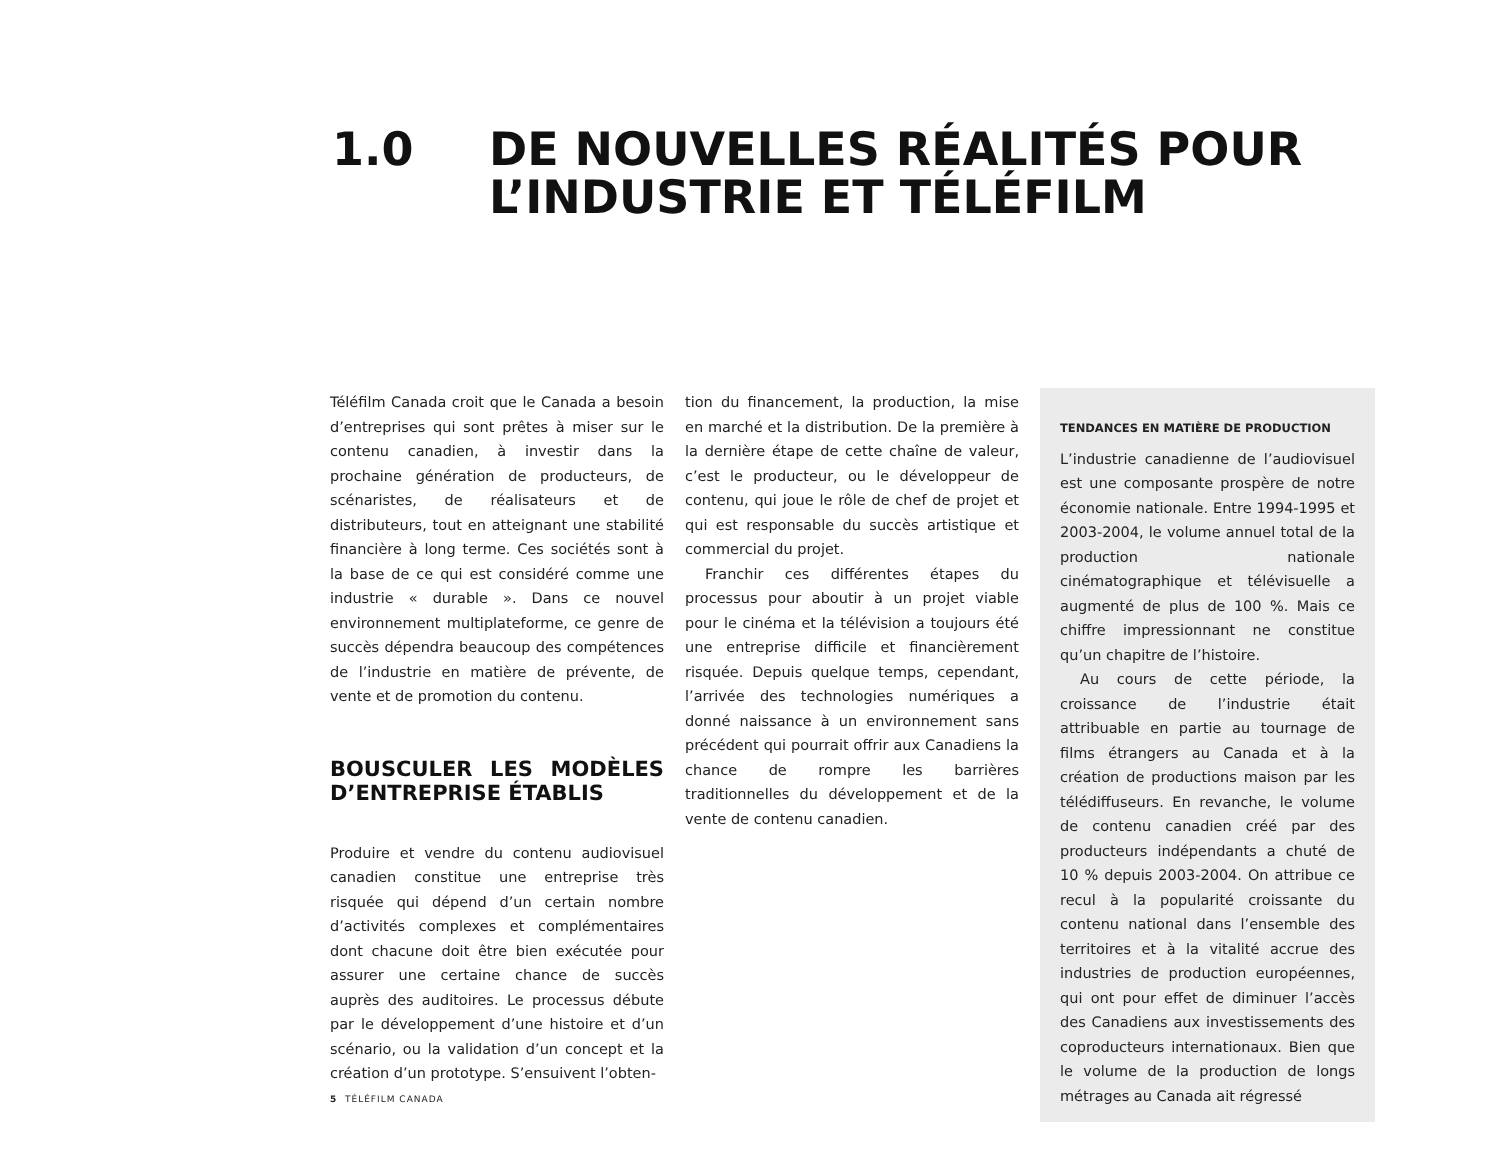1.0 DE NOUVELLES RÉALITÉS POUR
L’INDUSTRIE ET TÉLÉFILM
Téléfilm Canada croit que le Canada a besoin d’entreprises qui sont prêtes à miser sur le contenu canadien, à investir dans la prochaine génération de producteurs, de scénaristes, de réalisateurs et de distributeurs, tout en atteignant une stabilité financière à long terme. Ces sociétés sont à la base de ce qui est considéré comme une industrie « durable ». Dans ce nouvel environnement multiplateforme, ce genre de succès dépendra beaucoup des compétences de l’industrie en matière de prévente, de vente et de promotion du contenu.
BOUSCULER LES MODÈLES D’ENTREPRISE ÉTABLIS
Produire et vendre du contenu audiovisuel canadien constitue une entreprise très risquée qui dépend d’un certain nombre d’activités complexes et complémentaires dont chacune doit être bien exécutée pour assurer une certaine chance de succès auprès des auditoires. Le processus débute par le développement d’une histoire et d’un scénario, ou la validation d’un concept et la création d’un prototype. S’ensuivent l’obten-
tion du financement, la production, la mise en marché et la distribution. De la première à la dernière étape de cette chaîne de valeur, c’est le producteur, ou le développeur de contenu, qui joue le rôle de chef de projet et qui est responsable du succès artistique et commercial du projet.
Franchir ces différentes étapes du processus pour aboutir à un projet viable pour le cinéma et la télévision a toujours été une entreprise difficile et financièrement risquée. Depuis quelque temps, cependant, l’arrivée des technologies numériques a donné naissance à un environnement sans précédent qui pourrait offrir aux Canadiens la chance de rompre les barrières traditionnelles du développement et de la vente de contenu canadien.
TENDANCES EN MATIÈRE DE PRODUCTION
L’industrie canadienne de l’audiovisuel est une composante prospère de notre économie nationale. Entre 1994-1995 et 2003-2004, le volume annuel total de la production nationale cinématographique et télévisuelle a augmenté de plus de 100 %. Mais ce chiffre impressionnant ne constitue qu’un chapitre de l’histoire.
Au cours de cette période, la croissance de l’industrie était attribuable en partie au tournage de films étrangers au Canada et à la création de productions maison par les télédiffuseurs. En revanche, le volume de contenu canadien créé par des producteurs indépendants a chuté de 10 % depuis 2003-2004. On attribue ce recul à la popularité croissante du contenu national dans l’ensemble des territoires et à la vitalité accrue des industries de production européennes, qui ont pour effet de diminuer l’accès des Canadiens aux investissements des coproducteurs internationaux. Bien que le volume de la production de longs métrages au Canada ait régressé
5 TÉLÉFILM CANADA